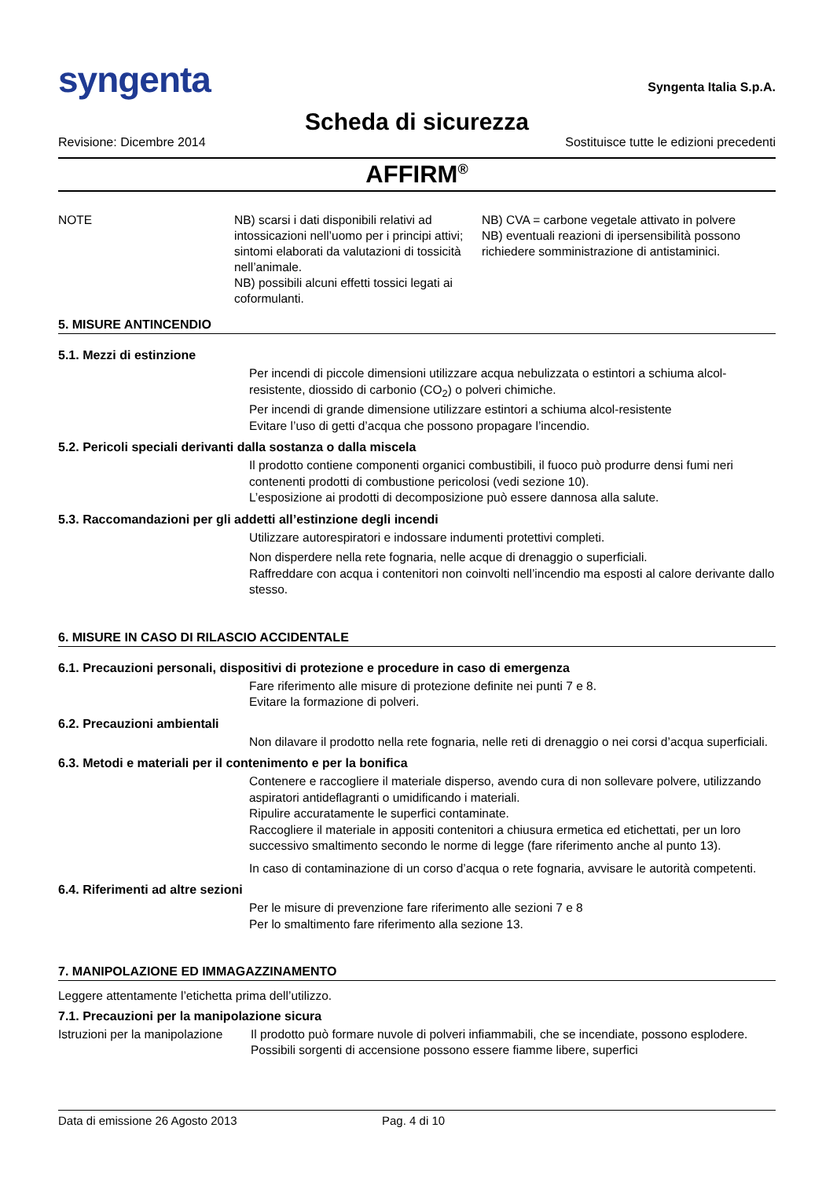syngenta
Syngenta Italia S.p.A.
Scheda di sicurezza
Revisione: Dicembre 2014 Sostituisce tutte le edizioni precedenti
AFFIRM<sup>®</sup>
NOTE NB) scarsi i dati disponibili relativi ad intossicazioni nell’uomo per i principi attivi; sintomi elaborati da valutazioni di tossicità nell’animale.
NB) possibili alcuni effetti tossici legati ai coformulanti.
NB) CVA = carbone vegetale attivato in polvere
NB) eventuali reazioni di ipersensibilità possono richiedere somministrazione di antistaminici.
5. MISURE ANTINCENDIO
5.1. Mezzi di estinzione
Per incendi di piccole dimensioni utilizzare acqua nebulizzata o estintori a schiuma alcol-resistente, diossido di carbonio (CO<sub>2</sub>) o polveri chimiche.
Per incendi di grande dimensione utilizzare estintori a schiuma alcol-resistente
Evitare l’uso di getti d’acqua che possono propagare l’incendio.
5.2. Pericoli speciali derivanti dalla sostanza o dalla miscela
Il prodotto contiene componenti organici combustibili, il fuoco può produrre densi fumi neri contenenti prodotti di combustione pericolosi (vedi sezione 10).
L’esposizione ai prodotti di decomposizione può essere dannosa alla salute.
5.3. Raccomandazioni per gli addetti all’estinzione degli incendi
Utilizzare autorespiratori e indossare indumenti protettivi completi.
Non disperdere nella rete fognaria, nelle acque di drenaggio o superficiali.
Raffreddare con acqua i contenitori non coinvolti nell’incendio ma esposti al calore derivante dallo stesso.
6. MISURE IN CASO DI RILASCIO ACCIDENTALE
6.1. Precauzioni personali, dispositivi di protezione e procedure in caso di emergenza
Fare riferimento alle misure di protezione definite nei punti 7 e 8.
Evitare la formazione di polveri.
6.2. Precauzioni ambientali
Non dilavare il prodotto nella rete fognaria, nelle reti di drenaggio o nei corsi d’acqua superficiali.
6.3. Metodi e materiali per il contenimento e per la bonifica
Contenere e raccogliere il materiale disperso, avendo cura di non sollevare polvere, utilizzando aspiratori antideflagranti o umidificando i materiali.
Ripulire accuratamente le superfici contaminate.
Raccogliere il materiale in appositi contenitori a chiusura ermetica ed etichettati, per un loro successivo smaltimento secondo le norme di legge (fare riferimento anche al punto 13).
In caso di contaminazione di un corso d’acqua o rete fognaria, avvisare le autorità competenti.
6.4. Riferimenti ad altre sezioni
Per le misure di prevenzione fare riferimento alle sezioni 7 e 8
Per lo smaltimento fare riferimento alla sezione 13.
7. MANIPOLAZIONE ED IMMAGAZZINAMENTO
Leggere attentamente l’etichetta prima dell’utilizzo.
7.1. Precauzioni per la manipolazione sicura
Istruzioni per la manipolazione
Il prodotto può formare nuvole di polveri infiammabili, che se incendiate, possono esplodere. Possibili sorgenti di accensione possono essere fiamme libere, superfici
Data di emissione 26 Agosto 2013 Pag. 4 di 10